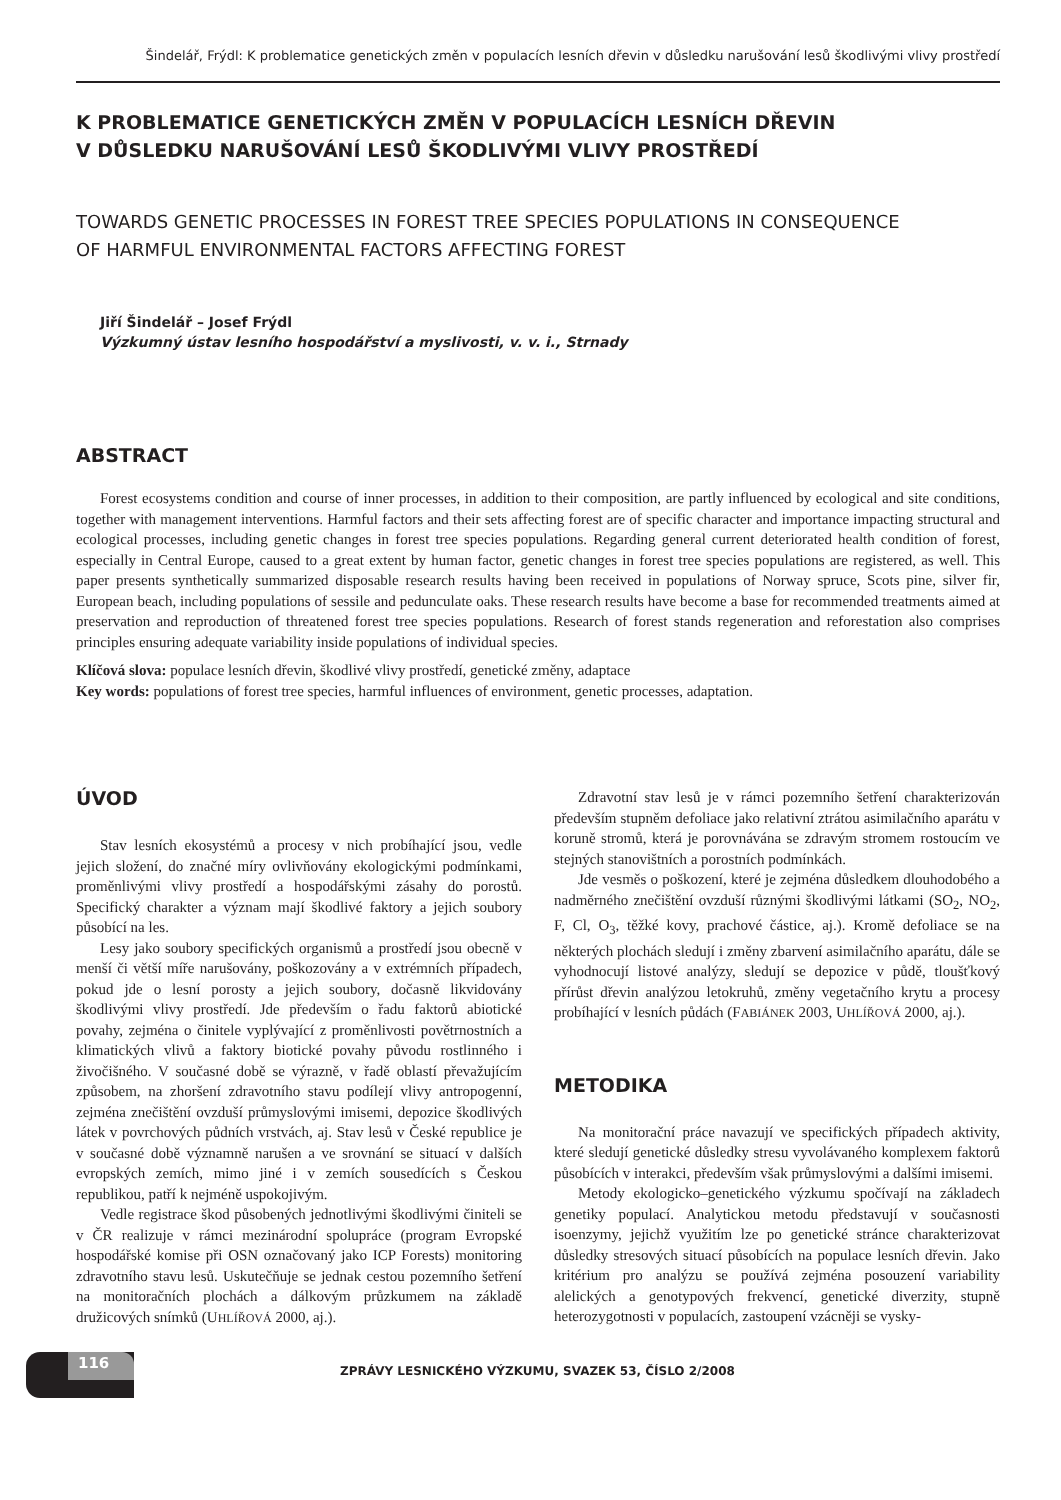Šindelář, Frýdl: K problematice genetických změn v populacích lesních dřevin v důsledku narušování lesů škodlivými vlivy prostředí
K PROBLEMATICE GENETICKÝCH ZMĚN V POPULACÍCH LESNÍCH DŘEVIN
V DŮSLEDKU NARUŠOVÁNÍ LESŮ ŠKODLIVÝMI VLIVY PROSTŘEDÍ
TOWARDS GENETIC PROCESSES IN FOREST TREE SPECIES POPULATIONS IN CONSEQUENCE
OF HARMFUL ENVIRONMENTAL FACTORS AFFECTING FOREST
Jiří Šindelář – Josef Frýdl
Výzkumný ústav lesního hospodářství a myslivosti, v. v. i., Strnady
ABSTRACT
Forest ecosystems condition and course of inner processes, in addition to their composition, are partly influenced by ecological and site conditions, together with management interventions. Harmful factors and their sets affecting forest are of specific character and importance impacting structural and ecological processes, including genetic changes in forest tree species populations. Regarding general current deteriorated health condition of forest, especially in Central Europe, caused to a great extent by human factor, genetic changes in forest tree species populations are registered, as well. This paper presents synthetically summarized disposable research results having been received in populations of Norway spruce, Scots pine, silver fir, European beach, including populations of sessile and pedunculate oaks. These research results have become a base for recommended treatments aimed at preservation and reproduction of threatened forest tree species populations. Research of forest stands regeneration and reforestation also comprises principles ensuring adequate variability inside populations of individual species.
Klíčová slova: populace lesních dřevin, škodlivé vlivy prostředí, genetické změny, adaptace
Key words: populations of forest tree species, harmful influences of environment, genetic processes, adaptation.
ÚVOD
Stav lesních ekosystémů a procesy v nich probíhající jsou, vedle jejich složení, do značné míry ovlivňovány ekologickými podmínkami, proměnlivými vlivy prostředí a hospodářskými zásahy do porostů. Specifický charakter a význam mají škodlivé faktory a jejich soubory působící na les.
Lesy jako soubory specifických organismů a prostředí jsou obecně v menší či větší míře narušovány, poškozovány a v extrémních případech, pokud jde o lesní porosty a jejich soubory, dočasně likvidovány škodlivými vlivy prostředí. Jde především o řadu faktorů abiotické povahy, zejména o činitele vyplývající z proměnlivosti povětrnostních a klimatických vlivů a faktory biotické povahy původu rostlinného i živočišného. V současné době se výrazně, v řadě oblastí převažujícím způsobem, na zhoršení zdravotního stavu podílejí vlivy antropogenní, zejména znečištění ovzduší průmyslovými imisemi, depozice škodlivých látek v povrchových půdních vrstvách, aj. Stav lesů v České republice je v současné době významně narušen a ve srovnání se situací v dalších evropských zemích, mimo jiné i v zemích sousedících s Českou republikou, patří k nejméně uspokojivým.
Vedle registrace škod působených jednotlivými škodlivými činiteli se v ČR realizuje v rámci mezinárodní spolupráce (program Evropské hospodářské komise při OSN označovaný jako ICP Forests) monitoring zdravotního stavu lesů. Uskutečňuje se jednak cestou pozemního šetření na monitoračních plochách a dálkovým průzkumem na základě družicových snímků (UHLÍŘOVÁ 2000, aj.).
Zdravotní stav lesů je v rámci pozemního šetření charakterizován především stupněm defoliace jako relativní ztrátou asimilačního aparátu v koruně stromů, která je porovnávána se zdravým stromem rostoucím ve stejných stanovištních a porostních podmínkách.
Jde vesměs o poškození, které je zejména důsledkem dlouhodobého a nadměrného znečištění ovzduší různými škodlivými látkami (SO<sub>2</sub>, NO<sub>2</sub>, F, Cl, O<sub>3</sub>, těžké kovy, prachové částice, aj.). Kromě defoliace se na některých plochách sledují i změny zbarvení asimilačního aparátu, dále se vyhodnocují listové analýzy, sledují se depozice v půdě, tloušťkový přírůst dřevin analýzou letokruhů, změny vegetačního krytu a procesy probíhající v lesních půdách (FABIÁNEK 2003, UHLÍŘOVÁ 2000, aj.).
METODIKA
Na monitorační práce navazují ve specifických případech aktivity, které sledují genetické důsledky stresu vyvolávaného komplexem faktorů působících v interakci, především však průmyslovými a dalšími imisemi.
Metody ekologicko–genetického výzkumu spočívají na základech genetiky populací. Analytickou metodu představují v současnosti isoenzymy, jejichž využitím lze po genetické stránce charakterizovat důsledky stresových situací působících na populace lesních dřevin. Jako kritérium pro analýzu se používá zejména posouzení variability alelických a genotypových frekvencí, genetické diverzity, stupně heterozygotnosti v populacích, zastoupení vzácněji se vysky-
116
ZPRÁVY LESNICKÉHO VÝZKUMU, SVAZEK 53, ČÍSLO 2/2008